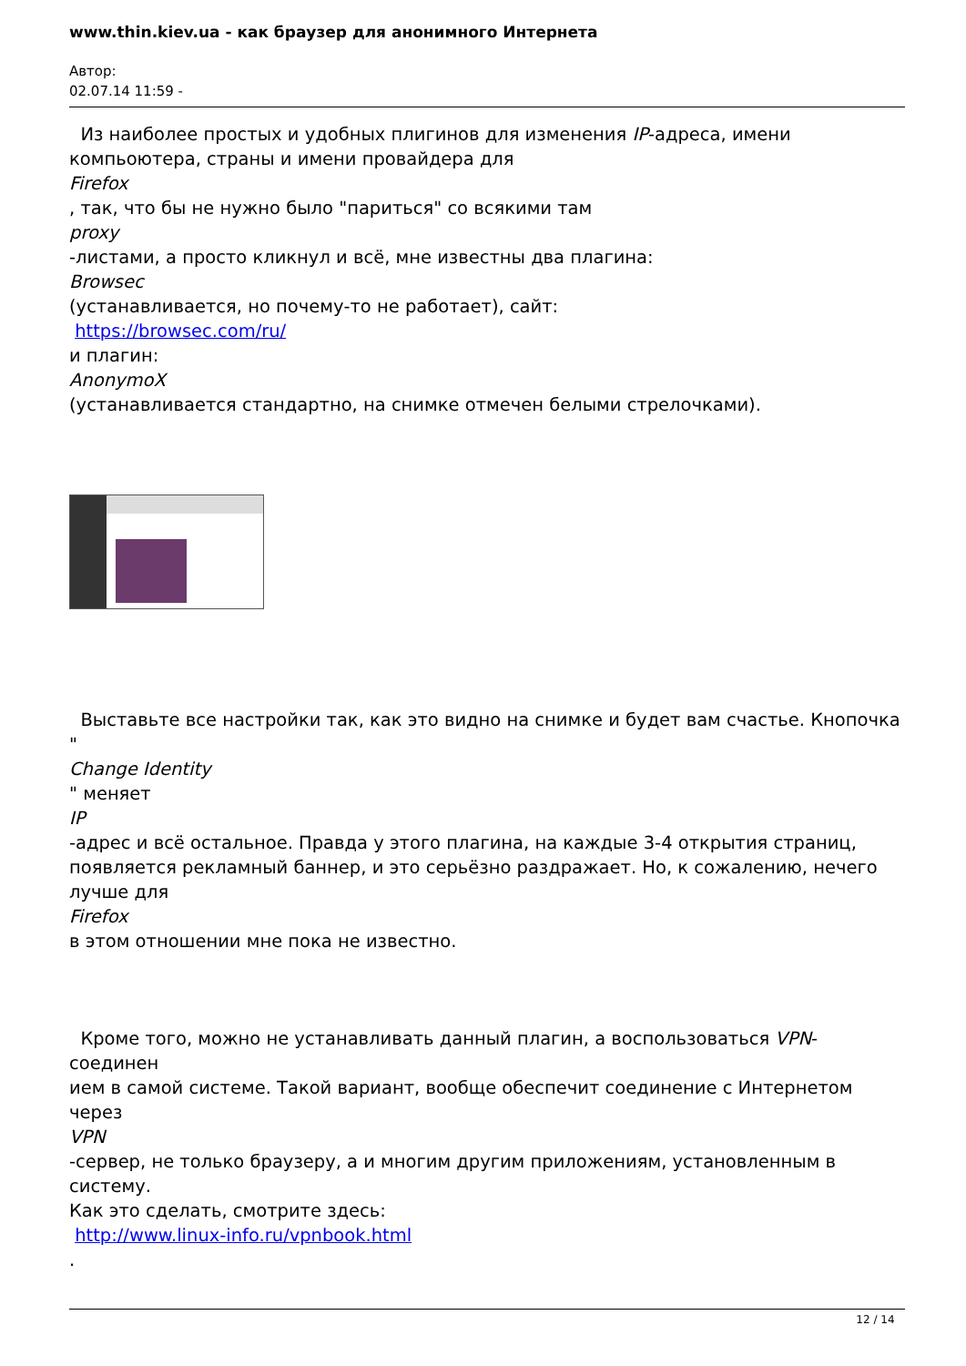www.thin.kiev.ua - как браузер для анонимного Интернета
Автор:
02.07.14 11:59 -
Из наиболее простых и удобных плигинов для изменения IP-адреса, имени
компьоютера, страны и имени провайдера для
Firefox
, так, что бы не нужно было "париться" со всякими там
proxy
-листами, а просто кликнул и всё, мне известны два плагина:
Browsec
(устанавливается, но почему-то не работает), сайт:
https://browsec.com/ru/
и плагин:
AnonymoX
(устанавливается стандартно, на снимке отмечен белыми стрелочками).
Выставьте все настройки так, как это видно на снимке и будет вам счастье. Кнопочка "
Change Identity
" меняет
IP
-адрес и всё остальное. Правда у этого плагина, на каждые 3-4 открытия страниц,
появляется рекламный баннер, и это серьёзно раздражает. Но, к сожалению, нечего
лучше для
Firefox
в этом отношении мне пока не известно.
Кроме того, можно не устанавливать данный плагин, а воспользоваться VPN-соединен
ием в самой системе. Такой вариант, вообще обеспечит соединение с Интернетом через
VPN
-сервер, не только браузеру, а и многим другим приложениям, установленным в систему.
Как это сделать, смотрите здесь:
http://www.linux-info.ru/vpnbook.html
.
12 / 14